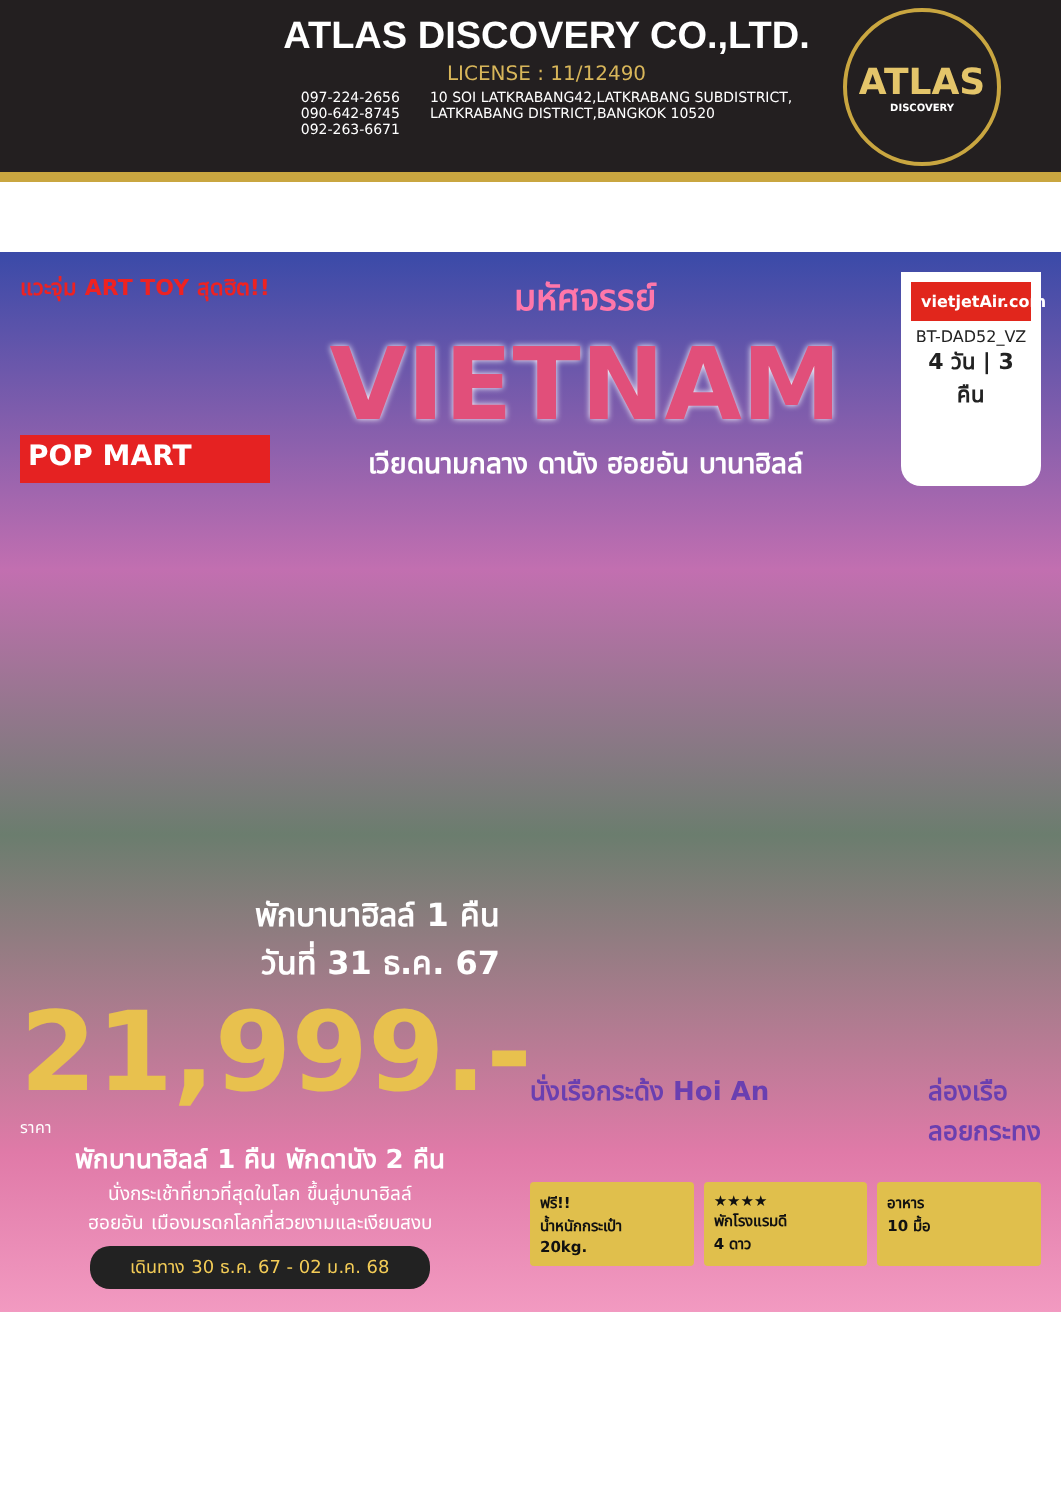ATLAS DISCOVERY CO.,LTD.
LICENSE : 11/12490
097-224-2656
090-642-8745
092-263-6671
10 SOI LATKRABANG42,LATKRABANG SUBDISTRICT,
LATKRABANG DISTRICT,BANGKOK 10520
ATLAS
DISCOVERY
แวะจุ่ม ART TOY สุดฮิต!!
POP MART
มหัศจรรย์
VIETNAM
เวียดนามกลาง ดานัง ฮอยอัน บานาฮิลล์
vietjetAir.com
BT-DAD52_VZ
4 วัน | 3 คืน
พักบานาฮิลล์ 1 คืน
วันที่ 31 ธ.ค. 67
21,999.- ราคา
พักบานาฮิลล์ 1 คืน พักดานัง 2 คืน
นั่งกระเช้าที่ยาวที่สุดในโลก ขึ้นสู่บานาฮิลล์
ฮอยอัน เมืองมรดกโลกที่สวยงามและเงียบสงบ
เดินทาง 30 ธ.ค. 67 - 02 ม.ค. 68
นั่งเรือกระด้ง Hoi An ล่องเรือ
ลอยกระทง
ฟรี!!
น้ำหนักกระเป๋า
20kg.
★★★★
พักโรงแรมดี
4 ดาว
อาหาร
10 มื้อ